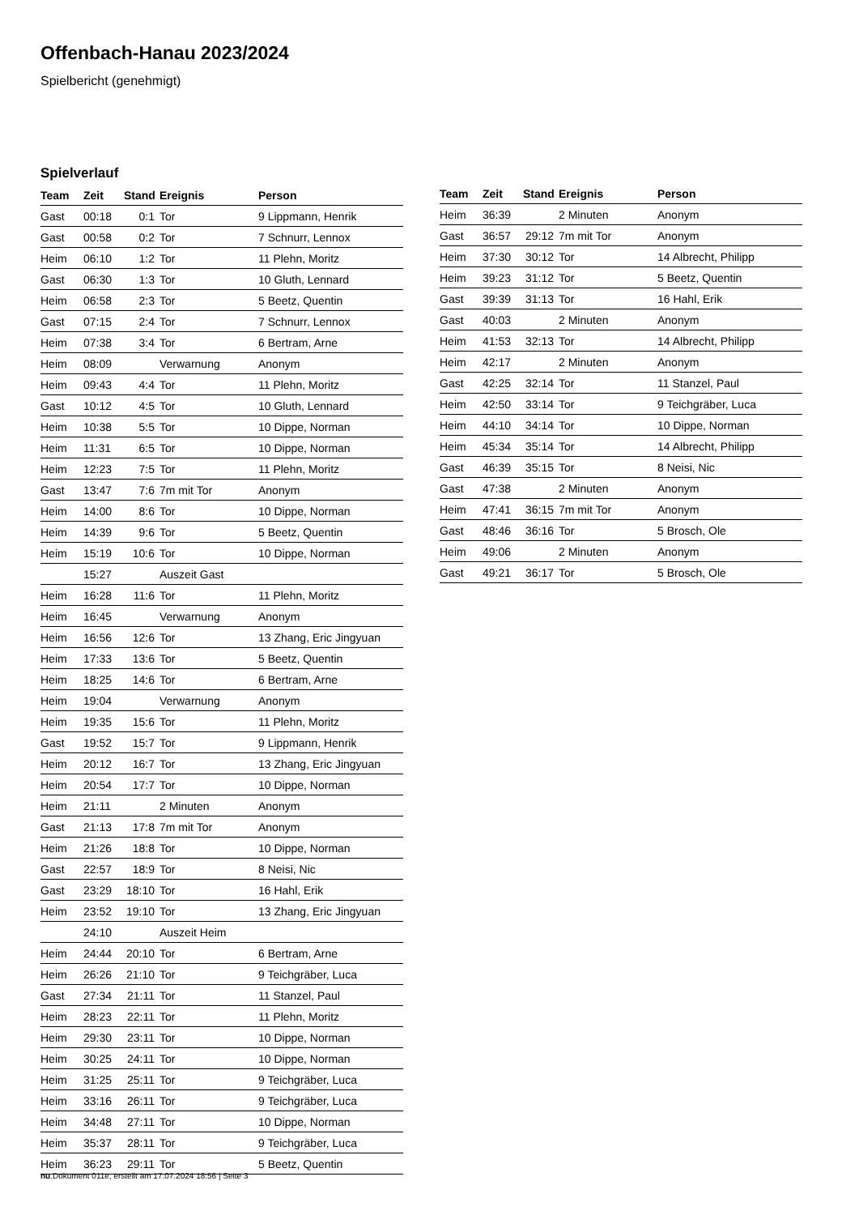Offenbach-Hanau 2023/2024
Spielbericht (genehmigt)
Spielverlauf
| Team | Zeit | Stand | Ereignis | Person |
| --- | --- | --- | --- | --- |
| Gast | 00:18 | 0:1 | Tor | 9 Lippmann, Henrik |
| Gast | 00:58 | 0:2 | Tor | 7 Schnurr, Lennox |
| Heim | 06:10 | 1:2 | Tor | 11 Plehn, Moritz |
| Gast | 06:30 | 1:3 | Tor | 10 Gluth, Lennard |
| Heim | 06:58 | 2:3 | Tor | 5 Beetz, Quentin |
| Gast | 07:15 | 2:4 | Tor | 7 Schnurr, Lennox |
| Heim | 07:38 | 3:4 | Tor | 6 Bertram, Arne |
| Heim | 08:09 | | Verwarnung | Anonym |
| Heim | 09:43 | 4:4 | Tor | 11 Plehn, Moritz |
| Gast | 10:12 | 4:5 | Tor | 10 Gluth, Lennard |
| Heim | 10:38 | 5:5 | Tor | 10 Dippe, Norman |
| Heim | 11:31 | 6:5 | Tor | 10 Dippe, Norman |
| Heim | 12:23 | 7:5 | Tor | 11 Plehn, Moritz |
| Gast | 13:47 | 7:6 | 7m mit Tor | Anonym |
| Heim | 14:00 | 8:6 | Tor | 10 Dippe, Norman |
| Heim | 14:39 | 9:6 | Tor | 5 Beetz, Quentin |
| Heim | 15:19 | 10:6 | Tor | 10 Dippe, Norman |
| | 15:27 | | Auszeit Gast | |
| Heim | 16:28 | 11:6 | Tor | 11 Plehn, Moritz |
| Heim | 16:45 | | Verwarnung | Anonym |
| Heim | 16:56 | 12:6 | Tor | 13 Zhang, Eric Jingyuan |
| Heim | 17:33 | 13:6 | Tor | 5 Beetz, Quentin |
| Heim | 18:25 | 14:6 | Tor | 6 Bertram, Arne |
| Heim | 19:04 | | Verwarnung | Anonym |
| Heim | 19:35 | 15:6 | Tor | 11 Plehn, Moritz |
| Gast | 19:52 | 15:7 | Tor | 9 Lippmann, Henrik |
| Heim | 20:12 | 16:7 | Tor | 13 Zhang, Eric Jingyuan |
| Heim | 20:54 | 17:7 | Tor | 10 Dippe, Norman |
| Heim | 21:11 | | 2 Minuten | Anonym |
| Gast | 21:13 | 17:8 | 7m mit Tor | Anonym |
| Heim | 21:26 | 18:8 | Tor | 10 Dippe, Norman |
| Gast | 22:57 | 18:9 | Tor | 8 Neisi, Nic |
| Gast | 23:29 | 18:10 | Tor | 16 Hahl, Erik |
| Heim | 23:52 | 19:10 | Tor | 13 Zhang, Eric Jingyuan |
| | 24:10 | | Auszeit Heim | |
| Heim | 24:44 | 20:10 | Tor | 6 Bertram, Arne |
| Heim | 26:26 | 21:10 | Tor | 9 Teichgräber, Luca |
| Gast | 27:34 | 21:11 | Tor | 11 Stanzel, Paul |
| Heim | 28:23 | 22:11 | Tor | 11 Plehn, Moritz |
| Heim | 29:30 | 23:11 | Tor | 10 Dippe, Norman |
| Heim | 30:25 | 24:11 | Tor | 10 Dippe, Norman |
| Heim | 31:25 | 25:11 | Tor | 9 Teichgräber, Luca |
| Heim | 33:16 | 26:11 | Tor | 9 Teichgräber, Luca |
| Heim | 34:48 | 27:11 | Tor | 10 Dippe, Norman |
| Heim | 35:37 | 28:11 | Tor | 9 Teichgräber, Luca |
| Heim | 36:23 | 29:11 | Tor | 5 Beetz, Quentin |
| Team | Zeit | Stand | Ereignis | Person |
| --- | --- | --- | --- | --- |
| Heim | 36:39 | | 2 Minuten | Anonym |
| Gast | 36:57 | 29:12 | 7m mit Tor | Anonym |
| Heim | 37:30 | 30:12 | Tor | 14 Albrecht, Philipp |
| Heim | 39:23 | 31:12 | Tor | 5 Beetz, Quentin |
| Gast | 39:39 | 31:13 | Tor | 16 Hahl, Erik |
| Gast | 40:03 | | 2 Minuten | Anonym |
| Heim | 41:53 | 32:13 | Tor | 14 Albrecht, Philipp |
| Heim | 42:17 | | 2 Minuten | Anonym |
| Gast | 42:25 | 32:14 | Tor | 11 Stanzel, Paul |
| Heim | 42:50 | 33:14 | Tor | 9 Teichgräber, Luca |
| Heim | 44:10 | 34:14 | Tor | 10 Dippe, Norman |
| Heim | 45:34 | 35:14 | Tor | 14 Albrecht, Philipp |
| Gast | 46:39 | 35:15 | Tor | 8 Neisi, Nic |
| Gast | 47:38 | | 2 Minuten | Anonym |
| Heim | 47:41 | 36:15 | 7m mit Tor | Anonym |
| Gast | 48:46 | 36:16 | Tor | 5 Brosch, Ole |
| Heim | 49:06 | | 2 Minuten | Anonym |
| Gast | 49:21 | 36:17 | Tor | 5 Brosch, Ole |
nu.Dokument 011e, erstellt am 17.07.2024 18:56 | Seite 3